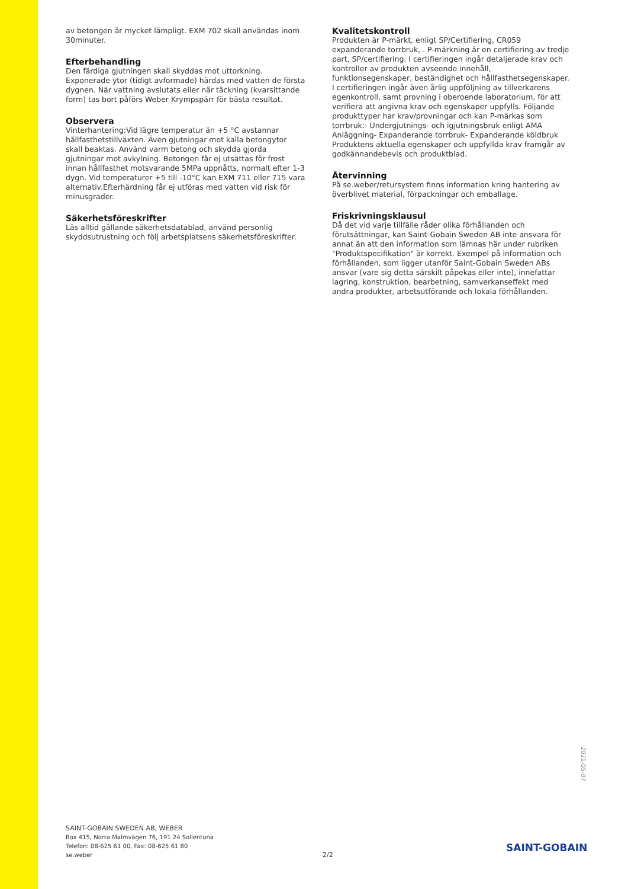av betongen är mycket lämpligt. EXM 702 skall användas inom 30minuter.
Efterbehandling
Den färdiga gjutningen skall skyddas mot uttorkning. Exponerade ytor (tidigt avformade) härdas med vatten de första dygnen. När vattning avslutats eller när täckning (kvarsittande form) tas bort påförs Weber Krympspärr för bästa resultat.
Observera
Vinterhantering:Vid lägre temperatur än +5 °C avstannar hållfasthetstillväxten. Även gjutningar mot kalla betongytor skall beaktas. Använd varm betong och skydda gjorda gjutningar mot avkylning. Betongen får ej utsättas för frost innan hållfasthet motsvarande 5MPa uppnåtts, normalt efter 1-3 dygn. Vid temperaturer +5 till -10°C kan EXM 711 eller 715 vara alternativ.Efterhärdning får ej utföras med vatten vid risk för minusgrader.
Säkerhetsföreskrifter
Läs alltid gällande säkerhetsdatablad, använd personlig skyddsutrustning och följ arbetsplatsens säkerhetsföreskrifter.
Kvalitetskontroll
Produkten är P-märkt, enligt SP/Certifiering, CR059 expanderande torrbruk, . P-märkning är en certifiering av tredje part, SP/certifiering. I certifieringen ingår detaljerade krav och kontroller av produkten avseende innehåll, funktionsegenskaper, beständighet och hållfasthetsegenskaper. I certifieringen ingår även årlig uppföljning av tillverkarens egenkontroll, samt provning i oberoende laboratorium, för att verifiera att angivna krav och egenskaper uppfylls. Följande produkttyper har krav/provningar och kan P-märkas som torrbruk:- Undergjutnings- och igjutningsbruk enligt AMA Anläggning- Expanderande torrbruk- Expanderande köldbruk Produktens aktuella egenskaper och uppfyllda krav framgår av godkännandebevis och produktblad.
Återvinning
På se.weber/retursystem finns information kring hantering av överblivet material, förpackningar och emballage.
Friskrivningsklausul
Då det vid varje tillfälle råder olika förhållanden och förutsättningar, kan Saint-Gobain Sweden AB inte ansvara för annat än att den information som lämnas här under rubriken "Produktspecifikation" är korrekt. Exempel på information och förhållanden, som ligger utanför Saint-Gobain Sweden ABs ansvar (vare sig detta särskilt påpekas eller inte), innefattar lagring, konstruktion, bearbetning, samverkanseffekt med andra produkter, arbetsutförande och lokala förhållanden.
2021-05-07
SAINT-GOBAIN SWEDEN AB, WEBER
Box 415, Norra Malmvägen 76, 191 24 Sollentuna
Telefon: 08-625 61 00, Fax: 08-625 61 80
se.weber
2/2
SAINT-GOBAIN